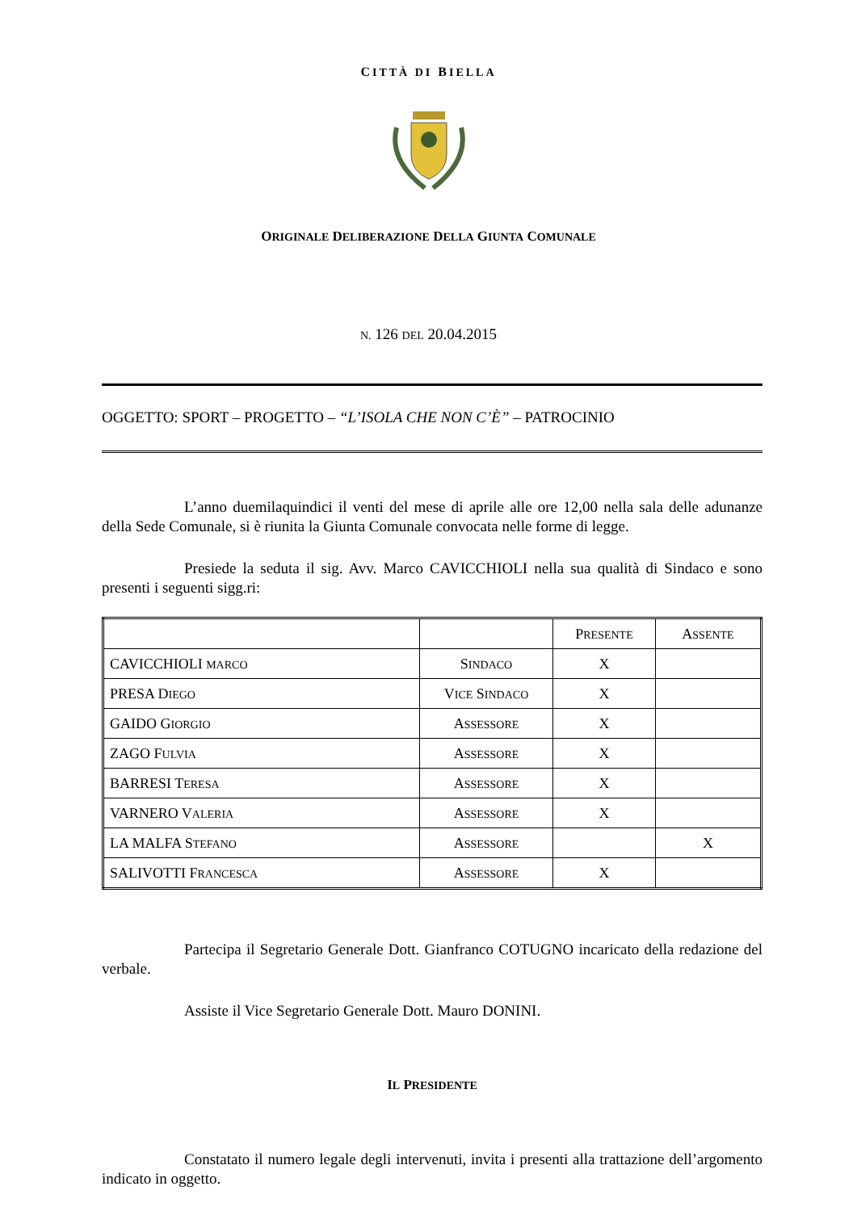CITTÀ DI BIELLA
ORIGINALE DELIBERAZIONE DELLA GIUNTA COMUNALE
N. 126 DEL 20.04.2015
OGGETTO: SPORT – PROGETTO – “L’ISOLA CHE NON C’È” – PATROCINIO
L’anno duemilaquindici il venti del mese di aprile alle ore 12,00 nella sala delle adunanze della Sede Comunale, si è riunita la Giunta Comunale convocata nelle forme di legge.
Presiede la seduta il sig. Avv. Marco CAVICCHIOLI nella sua qualità di Sindaco e sono presenti i seguenti sigg.ri:
| | | P RESENTE | A SSENTE |
| CAVICCHIOLI MARCO | S INDACO | X | |
| PRESA D IEGO | V ICE S INDACO | X | |
| GAIDO G IORGIO | A SSESSORE | X | |
| ZAGO F ULVIA | A SSESSORE | X | |
| BARRESI T ERESA | A SSESSORE | X | |
| VARNERO V ALERIA | A SSESSORE | X | |
| LA MALFA S TEFANO | A SSESSORE | | X |
| SALIVOTTI F RANCESCA | A SSESSORE | X | |
Partecipa il Segretario Generale Dott. Gianfranco COTUGNO incaricato della redazione del verbale.
Assiste il Vice Segretario Generale Dott. Mauro DONINI.
IL PRESIDENTE
Constatato il numero legale degli intervenuti, invita i presenti alla trattazione dell’argomento indicato in oggetto.